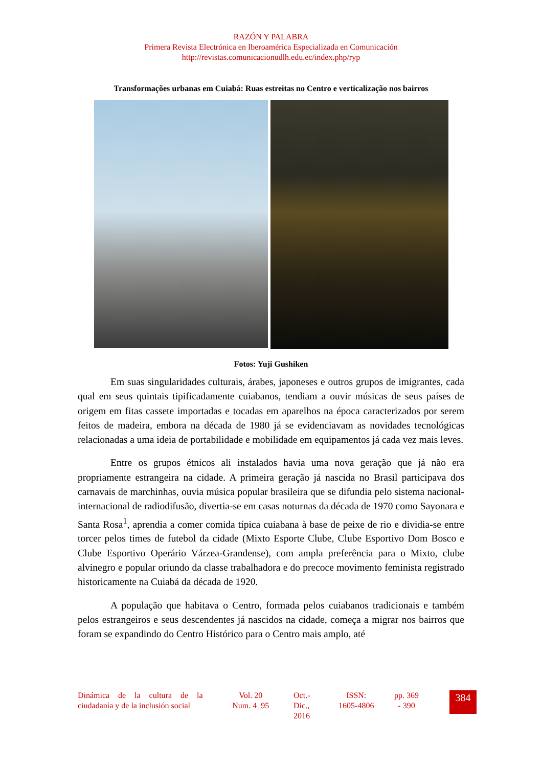RAZÓN Y PALABRA
Primera Revista Electrónica en Iberoamérica Especializada en Comunicación
http://revistas.comunicacionudlh.edu.ec/index.php/ryp
Transformações urbanas em Cuiabá: Ruas estreitas no Centro e verticalização nos bairros
Fotos: Yuji Gushiken
Em suas singularidades culturais, árabes, japoneses e outros grupos de imigrantes, cada qual em seus quintais tipificadamente cuiabanos, tendiam a ouvir músicas de seus países de origem em fitas cassete importadas e tocadas em aparelhos na época caracterizados por serem feitos de madeira, embora na década de 1980 já se evidenciavam as novidades tecnológicas relacionadas a uma ideia de portabilidade e mobilidade em equipamentos já cada vez mais leves.
Entre os grupos étnicos ali instalados havia uma nova geração que já não era propriamente estrangeira na cidade. A primeira geração já nascida no Brasil participava dos carnavais de marchinhas, ouvia música popular brasileira que se difundia pelo sistema nacional-internacional de radiodifusão, divertia-se em casas noturnas da década de 1970 como Sayonara e Santa Rosa<sup>1</sup>, aprendia a comer comida típica cuiabana à base de peixe de rio e dividia-se entre torcer pelos times de futebol da cidade (Mixto Esporte Clube, Clube Esportivo Dom Bosco e Clube Esportivo Operário Várzea-Grandense), com ampla preferência para o Mixto, clube alvinegro e popular oriundo da classe trabalhadora e do precoce movimento feminista registrado historicamente na Cuiabá da década de 1920.
A população que habitava o Centro, formada pelos cuiabanos tradicionais e também pelos estrangeiros e seus descendentes já nascidos na cidade, começa a migrar nos bairros que foram se expandindo do Centro Histórico para o Centro mais amplo, até
Dinámica de la cultura de la ciudadanía y de la inclusión social
Vol. 20
Num. 4_95
Oct.-
Dic.,
2016
ISSN:
1605-4806
pp. 369
- 390
384